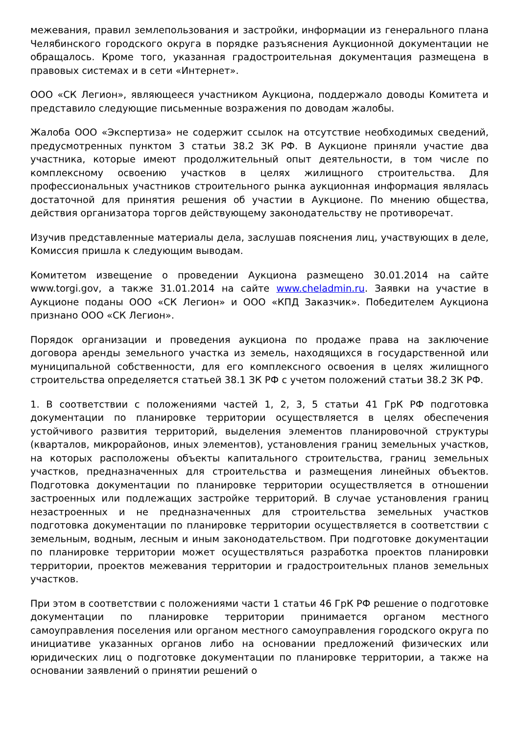межевания, правил землепользования и застройки, информации из генерального плана Челябинского городского округа в порядке разъяснения Аукционной документации не обращалось. Кроме того, указанная градостроительная документация размещена в правовых системах и в сети «Интернет».
ООО «СК Легион», являющееся участником Аукциона, поддержало доводы Комитета и представило следующие письменные возражения по доводам жалобы.
Жалоба ООО «Экспертиза» не содержит ссылок на отсутствие необходимых сведений, предусмотренных пунктом 3 статьи 38.2 ЗК РФ. В Аукционе приняли участие два участника, которые имеют продолжительный опыт деятельности, в том числе по комплексному освоению участков в целях жилищного строительства. Для профессиональных участников строительного рынка аукционная информация являлась достаточной для принятия решения об участии в Аукционе. По мнению общества, действия организатора торгов действующему законодательству не противоречат.
Изучив представленные материалы дела, заслушав пояснения лиц, участвующих в деле, Комиссия пришла к следующим выводам.
Комитетом извещение о проведении Аукциона размещено 30.01.2014 на сайте www.torgi.gov, а также 31.01.2014 на сайте www.cheladmin.ru. Заявки на участие в Аукционе поданы ООО «СК Легион» и ООО «КПД Заказчик». Победителем Аукциона признано ООО «СК Легион».
Порядок организации и проведения аукциона по продаже права на заключение договора аренды земельного участка из земель, находящихся в государственной или муниципальной собственности, для его комплексного освоения в целях жилищного строительства определяется статьей 38.1 ЗК РФ с учетом положений статьи 38.2 ЗК РФ.
1. В соответствии с положениями частей 1, 2, 3, 5 статьи 41 ГрК РФ подготовка документации по планировке территории осуществляется в целях обеспечения устойчивого развития территорий, выделения элементов планировочной структуры (кварталов, микрорайонов, иных элементов), установления границ земельных участков, на которых расположены объекты капитального строительства, границ земельных участков, предназначенных для строительства и размещения линейных объектов. Подготовка документации по планировке территории осуществляется в отношении застроенных или подлежащих застройке территорий. В случае установления границ незастроенных и не предназначенных для строительства земельных участков подготовка документации по планировке территории осуществляется в соответствии с земельным, водным, лесным и иным законодательством. При подготовке документации по планировке территории может осуществляться разработка проектов планировки территории, проектов межевания территории и градостроительных планов земельных участков.
При этом в соответствии с положениями части 1 статьи 46 ГрК РФ решение о подготовке документации по планировке территории принимается органом местного самоуправления поселения или органом местного самоуправления городского округа по инициативе указанных органов либо на основании предложений физических или юридических лиц о подготовке документации по планировке территории, а также на основании заявлений о принятии решений о